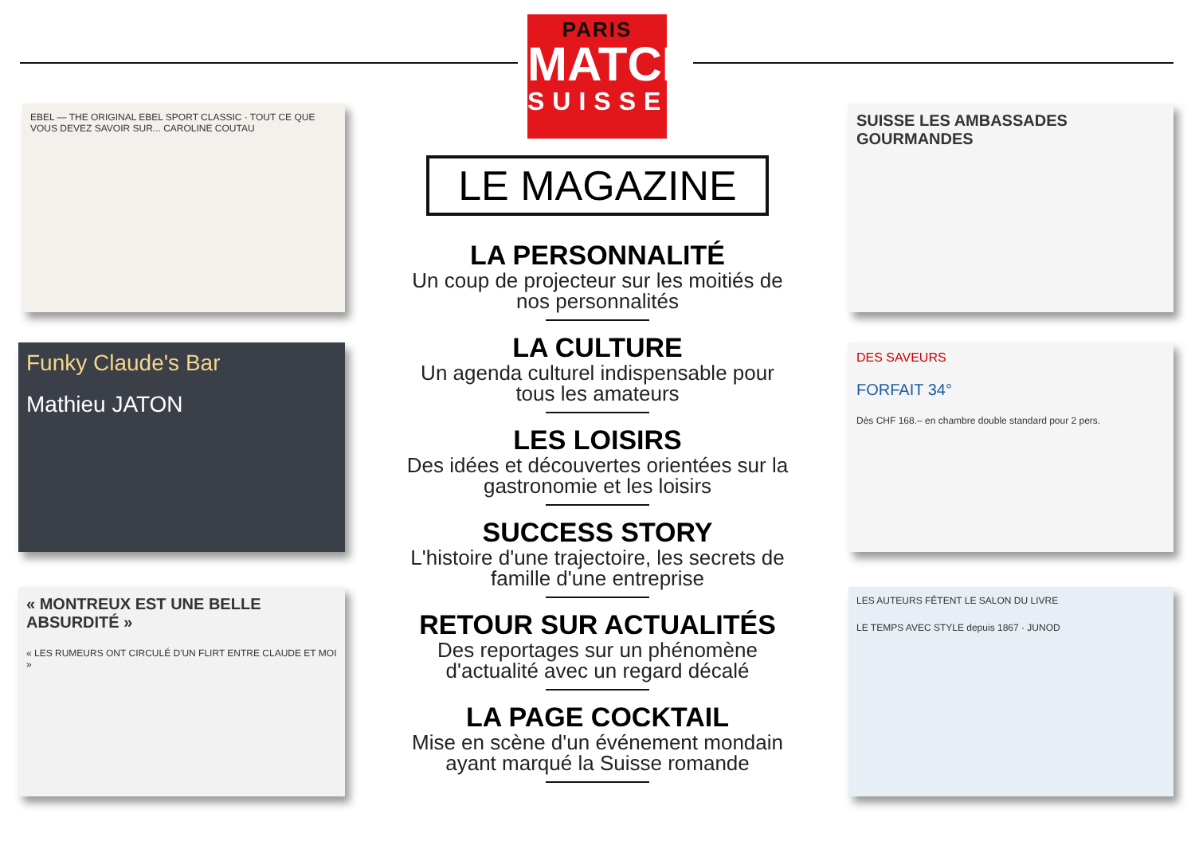PARIS
MATCH
SUISSE
EBEL — THE ORIGINAL EBEL SPORT CLASSIC · TOUT CE QUE VOUS DEVEZ SAVOIR SUR... CAROLINE COUTAU
Funky Claude's Bar
Mathieu JATON
« MONTREUX EST UNE BELLE ABSURDITÉ »
« LES RUMEURS ONT CIRCULÉ D'UN FLIRT ENTRE CLAUDE ET MOI »
SUISSE LES AMBASSADES GOURMANDES
DES SAVEURS
FORFAIT 34°
Dès CHF 168.– en chambre double standard pour 2 pers.
LES AUTEURS FÊTENT LE SALON DU LIVRE
LE TEMPS AVEC STYLE depuis 1867 · JUNOD
LE MAGAZINE
LA PERSONNALITÉ
Un coup de projecteur sur les moitiés de nos personnalités
LA CULTURE
Un agenda culturel indispensable pour tous les amateurs
LES LOISIRS
Des idées et découvertes orientées sur la gastronomie et les loisirs
SUCCESS STORY
L'histoire d'une trajectoire, les secrets de famille d'une entreprise
RETOUR SUR ACTUALITÉS
Des reportages sur un phénomène d'actualité avec un regard décalé
LA PAGE COCKTAIL
Mise en scène d'un événement mondain ayant marqué la Suisse romande